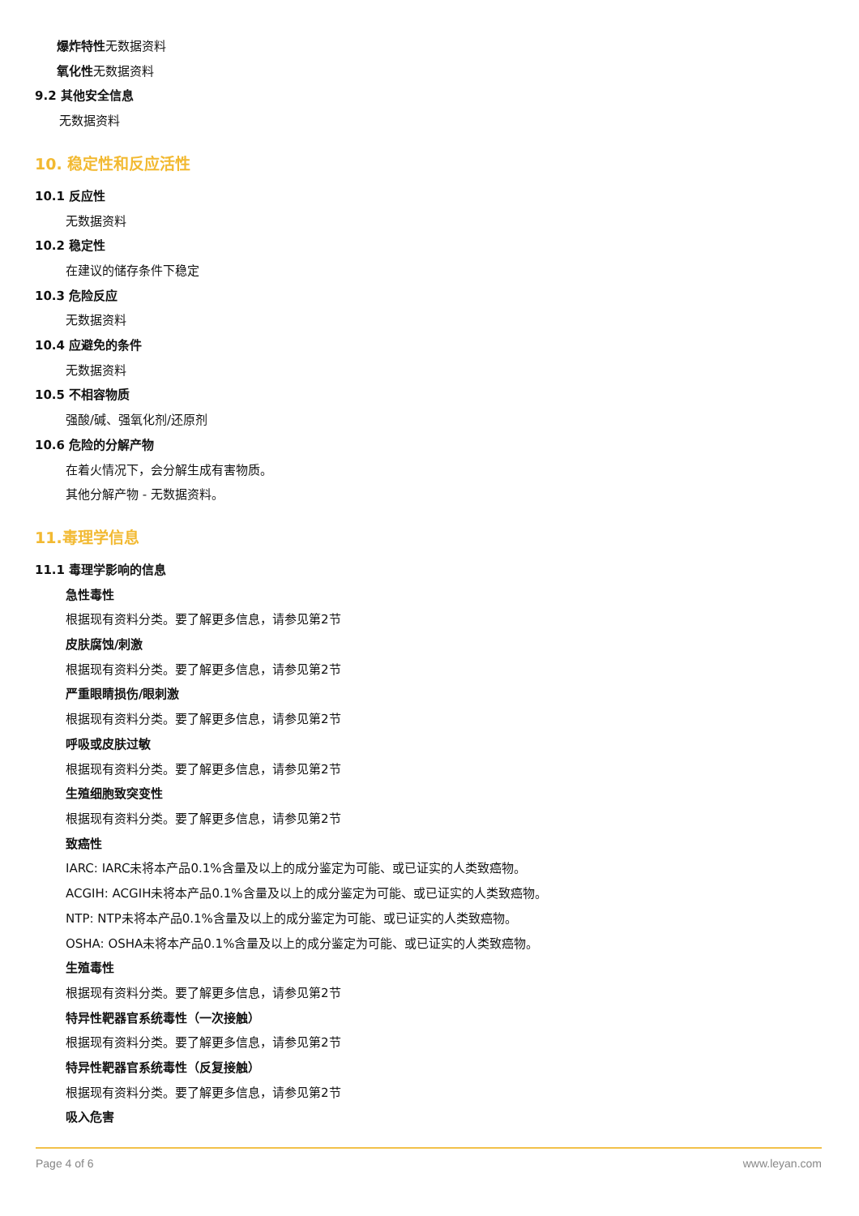爆炸特性 无数据资料
氧化性 无数据资料
9.2 其他安全信息
无数据资料
10. 稳定性和反应活性
10.1 反应性
无数据资料
10.2 稳定性
在建议的储存条件下稳定
10.3 危险反应
无数据资料
10.4 应避免的条件
无数据资料
10.5 不相容物质
强酸/碱、强氧化剂/还原剂
10.6 危险的分解产物
在着火情况下，会分解生成有害物质。
其他分解产物 - 无数据资料。
11.毒理学信息
11.1 毒理学影响的信息
急性毒性
根据现有资料分类。要了解更多信息，请参见第2节
皮肤腐蚀/刺激
根据现有资料分类。要了解更多信息，请参见第2节
严重眼睛损伤/眼刺激
根据现有资料分类。要了解更多信息，请参见第2节
呼吸或皮肤过敏
根据现有资料分类。要了解更多信息，请参见第2节
生殖细胞致突变性
根据现有资料分类。要了解更多信息，请参见第2节
致癌性
IARC: IARC未将本产品0.1%含量及以上的成分鉴定为可能、或已证实的人类致癌物。
ACGIH: ACGIH未将本产品0.1%含量及以上的成分鉴定为可能、或已证实的人类致癌物。
NTP: NTP未将本产品0.1%含量及以上的成分鉴定为可能、或已证实的人类致癌物。
OSHA: OSHA未将本产品0.1%含量及以上的成分鉴定为可能、或已证实的人类致癌物。
生殖毒性
根据现有资料分类。要了解更多信息，请参见第2节
特异性靶器官系统毒性（一次接触）
根据现有资料分类。要了解更多信息，请参见第2节
特异性靶器官系统毒性（反复接触）
根据现有资料分类。要了解更多信息，请参见第2节
吸入危害
Page 4 of 6 www.leyan.com